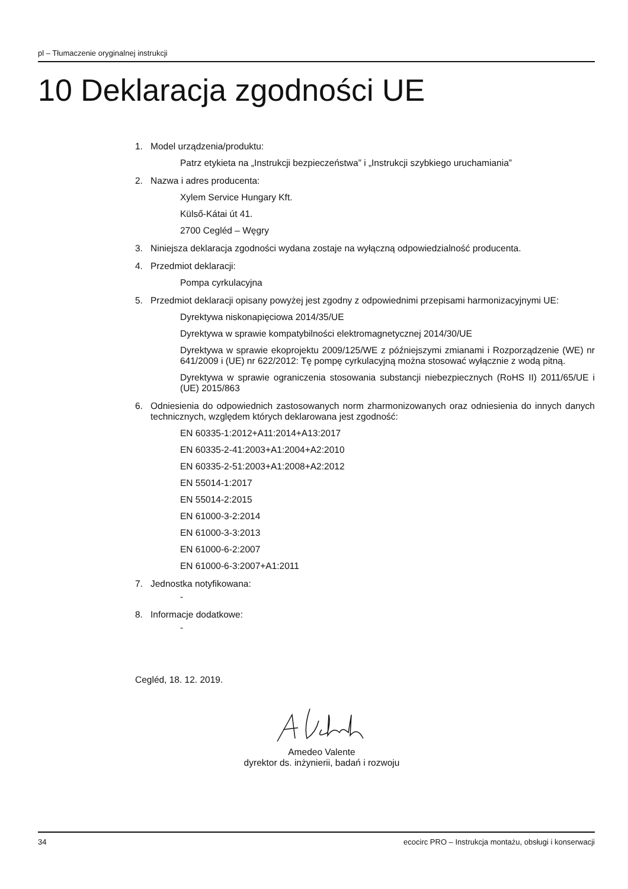pl – Tłumaczenie oryginalnej instrukcji
10 Deklaracja zgodności UE
1. Model urządzenia/produktu:
Patrz etykieta na „Instrukcji bezpieczeństwa” i „Instrukcji szybkiego uruchamiania”
2. Nazwa i adres producenta:
Xylem Service Hungary Kft.
Külső-Kátai út 41.
2700 Cegléd – Węgry
3. Niniejsza deklaracja zgodności wydana zostaje na wyłączną odpowiedzialność producenta.
4. Przedmiot deklaracji:
Pompa cyrkulacyjna
5. Przedmiot deklaracji opisany powyżej jest zgodny z odpowiednimi przepisami harmonizacyjnymi UE:
Dyrektywa niskonapięciowa 2014/35/UE
Dyrektywa w sprawie kompatybilności elektromagnetycznej 2014/30/UE
Dyrektywa w sprawie ekoprojektu 2009/125/WE z późniejszymi zmianami i Rozporządzenie (WE) nr 641/2009 i (UE) nr 622/2012: Tę pompę cyrkulacyjną można stosować wyłącznie z wodą pitną.
Dyrektywa w sprawie ograniczenia stosowania substancji niebezpiecznych (RoHS II) 2011/65/UE i (UE) 2015/863
6. Odniesienia do odpowiednich zastosowanych norm zharmonizowanych oraz odniesienia do innych danych technicznych, względem których deklarowana jest zgodność:
EN 60335-1:2012+A11:2014+A13:2017
EN 60335-2-41:2003+A1:2004+A2:2010
EN 60335-2-51:2003+A1:2008+A2:2012
EN 55014-1:2017
EN 55014-2:2015
EN 61000-3-2:2014
EN 61000-3-3:2013
EN 61000-6-2:2007
EN 61000-6-3:2007+A1:2011
7. Jednostka notyfikowana:
-
8. Informacje dodatkowe:
-
Cegléd, 18. 12. 2019.
Amedeo Valente
dyrektor ds. inżynierii, badań i rozwoju
34 ecocirc PRO – Instrukcja montażu, obsługi i konserwacji